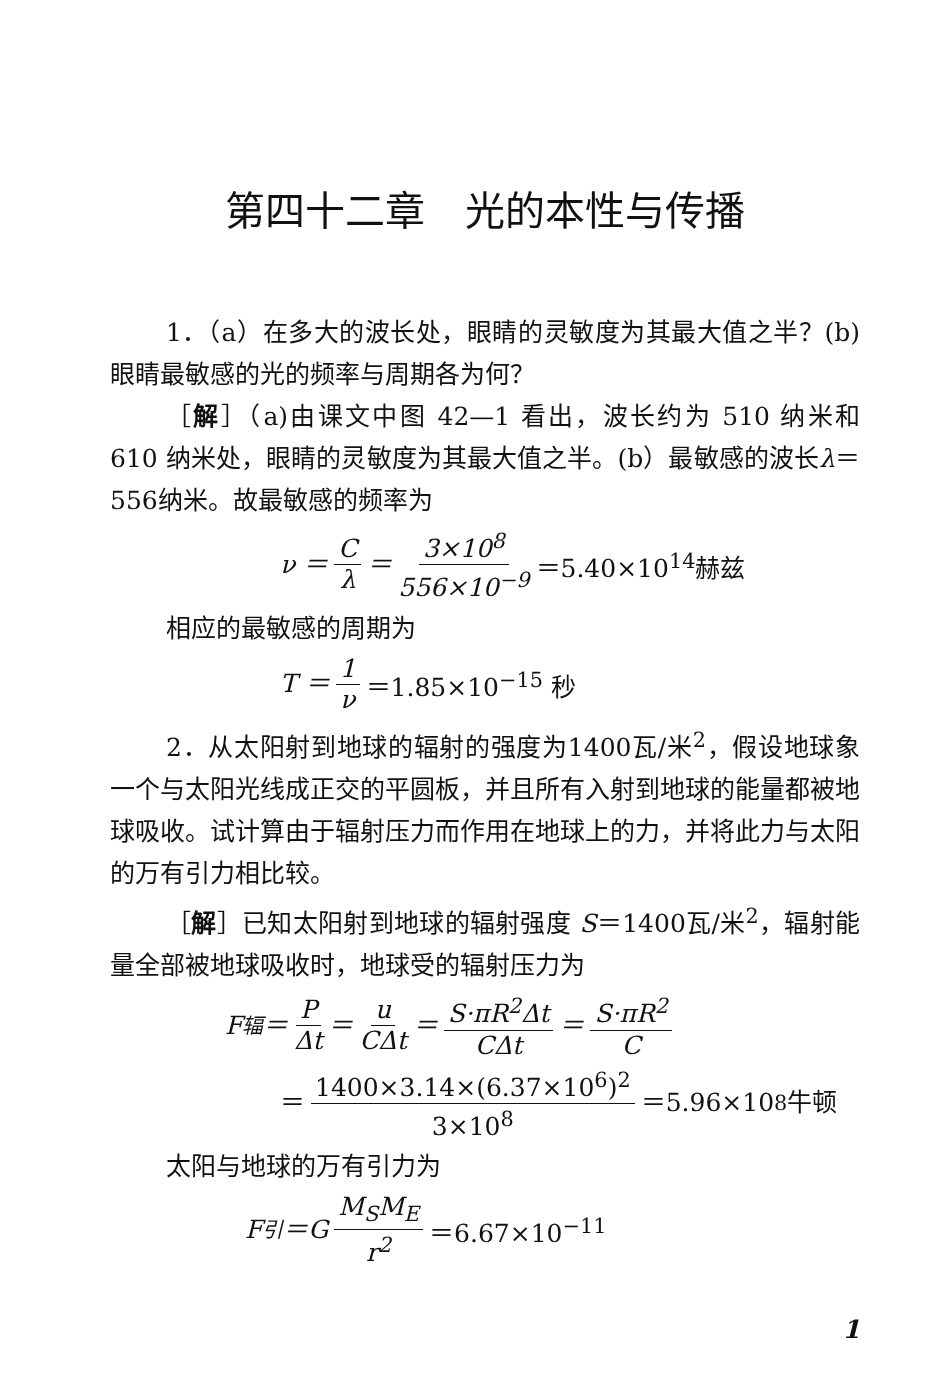第四十二章　光的本性与传播
1．（a）在多大的波长处，眼睛的灵敏度为其最大值之半？(b)眼睛最敏感的光的频率与周期各为何？
［解］（a)由课文中图 42—1 看出，波长约为 510 纳米和 610 纳米处，眼睛的灵敏度为其最大值之半。(b）最敏感的波长λ＝556纳米。故最敏感的频率为
ν ＝ C λ ＝ 3×10<sup>8</sup> 556×10<sup>−9</sup> ＝5.40×10<sup>14</sup>赫兹
相应的最敏感的周期为
T ＝ 1 ν ＝1.85×10<sup>−15</sup> 秒
2．从太阳射到地球的辐射的强度为1400瓦/米<sup>2</sup>，假设地球象一个与太阳光线成正交的平圆板，并且所有入射到地球的能量都被地球吸收。试计算由于辐射压力而作用在地球上的力，并将此力与太阳的万有引力相比较。
［解］已知太阳射到地球的辐射强度 S＝1400瓦/米<sup>2</sup>，辐射能量全部被地球吸收时，地球受的辐射压力为
F<sub>辐</sub> ＝ P Δt ＝ u CΔt ＝ S·πR<sup>2</sup>Δt CΔt ＝ S·πR<sup>2</sup> C
＝ 1400×3.14×(6.37×10<sup>6</sup>)<sup>2</sup> 3×10<sup>8</sup> ＝5.96×10<sup>8</sup> 牛顿
太阳与地球的万有引力为
F<sub>引</sub>＝G M<sub>S</sub>M<sub>E</sub> r<sup>2</sup> ＝6.67×10<sup>−11</sup>
1